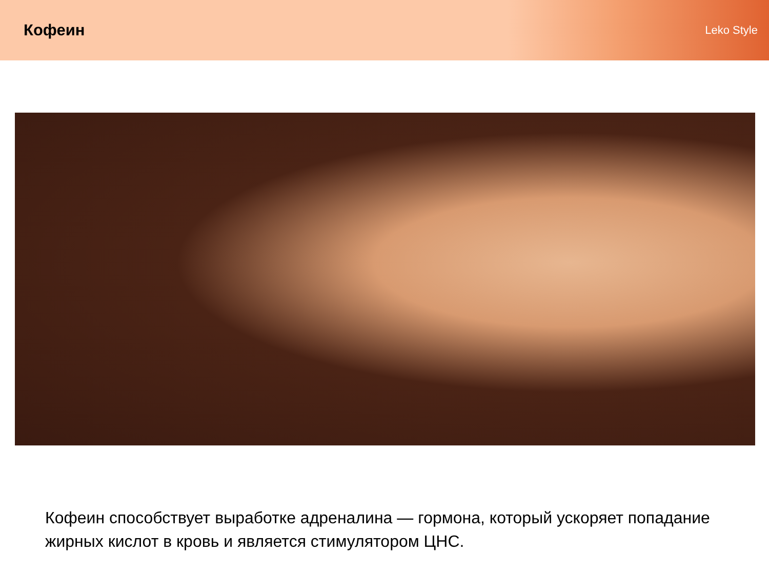Кофеин
Leko Style
Кофеин способствует выработке адреналина — гормона, который ускоряет попадание жирных кислот в кровь и является стимулятором ЦНС.